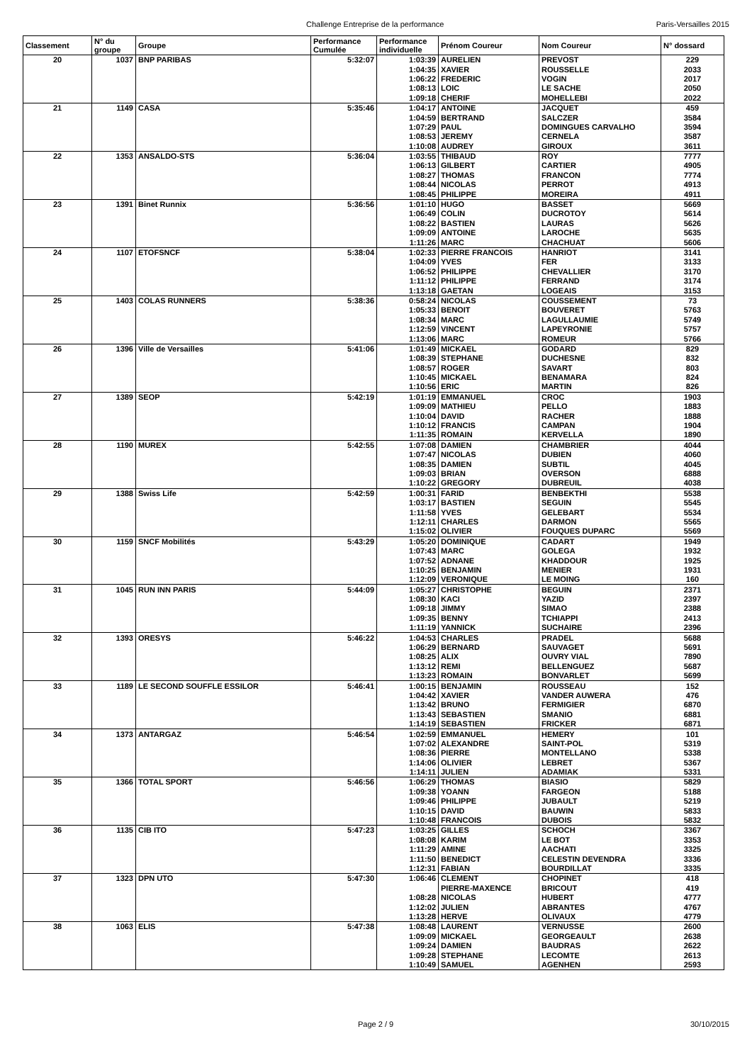Challenge Entreprise de la performance Paris-Versailles 2015
| Classement | N° du groupe | Groupe | Performance Cumulée | Performance individuelle | Prénom Coureur | Nom Coureur | N° dossard |
| --- | --- | --- | --- | --- | --- | --- | --- |
| 20 | 1037 | BNP PARIBAS | 5:32:07 | 1:03:39 | AURELIEN | PREVOST | 229 |
| | | | | 1:04:35 | XAVIER | ROUSSELLE | 2033 |
| | | | | 1:06:22 | FREDERIC | VOGIN | 2017 |
| | | | | 1:08:13 | LOIC | LE SACHE | 2050 |
| | | | | 1:09:18 | CHERIF | MOHELLEBI | 2022 |
| 21 | 1149 | CASA | 5:35:46 | 1:04:17 | ANTOINE | JACQUET | 459 |
| | | | | 1:04:59 | BERTRAND | SALCZER | 3584 |
| | | | | 1:07:29 | PAUL | DOMINGUES CARVALHO | 3594 |
| | | | | 1:08:53 | JEREMY | CERNELA | 3587 |
| | | | | 1:10:08 | AUDREY | GIROUX | 3611 |
| 22 | 1353 | ANSALDO-STS | 5:36:04 | 1:03:55 | THIBAUD | ROY | 7777 |
| | | | | 1:06:13 | GILBERT | CARTIER | 4905 |
| | | | | 1:08:27 | THOMAS | FRANCON | 7774 |
| | | | | 1:08:44 | NICOLAS | PERROT | 4913 |
| | | | | 1:08:45 | PHILIPPE | MOREIRA | 4911 |
| 23 | 1391 | Binet Runnix | 5:36:56 | 1:01:10 | HUGO | BASSET | 5669 |
| | | | | 1:06:49 | COLIN | DUCROTOY | 5614 |
| | | | | 1:08:22 | BASTIEN | LAURAS | 5626 |
| | | | | 1:09:09 | ANTOINE | LAROCHE | 5635 |
| | | | | 1:11:26 | MARC | CHACHUAT | 5606 |
| 24 | 1107 | ETOFSNCF | 5:38:04 | 1:02:33 | PIERRE FRANCOIS | HANRIOT | 3141 |
| | | | | 1:04:09 | YVES | FER | 3133 |
| | | | | 1:06:52 | PHILIPPE | CHEVALLIER | 3170 |
| | | | | 1:11:12 | PHILIPPE | FERRAND | 3174 |
| | | | | 1:13:18 | GAETAN | LOGEAIS | 3153 |
| 25 | 1403 | COLAS RUNNERS | 5:38:36 | 0:58:24 | NICOLAS | COUSSEMENT | 73 |
| | | | | 1:05:33 | BENOIT | BOUVERET | 5763 |
| | | | | 1:08:34 | MARC | LAGULLAUMIE | 5749 |
| | | | | 1:12:59 | VINCENT | LAPEYRONIE | 5757 |
| | | | | 1:13:06 | MARC | ROMEUR | 5766 |
| 26 | 1396 | Ville de Versailles | 5:41:06 | 1:01:49 | MICKAEL | GODARD | 829 |
| | | | | 1:08:39 | STEPHANE | DUCHESNE | 832 |
| | | | | 1:08:57 | ROGER | SAVART | 803 |
| | | | | 1:10:45 | MICKAEL | BENAMARA | 824 |
| | | | | 1:10:56 | ERIC | MARTIN | 826 |
| 27 | 1389 | SEOP | 5:42:19 | 1:01:19 | EMMANUEL | CROC | 1903 |
| | | | | 1:09:09 | MATHIEU | PELLO | 1883 |
| | | | | 1:10:04 | DAVID | RACHER | 1888 |
| | | | | 1:10:12 | FRANCIS | CAMPAN | 1904 |
| | | | | 1:11:35 | ROMAIN | KERVELLA | 1890 |
| 28 | 1190 | MUREX | 5:42:55 | 1:07:08 | DAMIEN | CHAMBRIER | 4044 |
| | | | | 1:07:47 | NICOLAS | DUBIEN | 4060 |
| | | | | 1:08:35 | DAMIEN | SUBTIL | 4045 |
| | | | | 1:09:03 | BRIAN | OVERSON | 6888 |
| | | | | 1:10:22 | GREGORY | DUBREUIL | 4038 |
| 29 | 1388 | Swiss Life | 5:42:59 | 1:00:31 | FARID | BENBEKTHI | 5538 |
| | | | | 1:03:17 | BASTIEN | SEGUIN | 5545 |
| | | | | 1:11:58 | YVES | GELEBART | 5534 |
| | | | | 1:12:11 | CHARLES | DARMON | 5565 |
| | | | | 1:15:02 | OLIVIER | FOUQUES DUPARC | 5569 |
| 30 | 1159 | SNCF Mobilités | 5:43:29 | 1:05:20 | DOMINIQUE | CADART | 1949 |
| | | | | 1:07:43 | MARC | GOLEGA | 1932 |
| | | | | 1:07:52 | ADNANE | KHADDOUR | 1925 |
| | | | | 1:10:25 | BENJAMIN | MENIER | 1931 |
| | | | | 1:12:09 | VERONIQUE | LE MOING | 160 |
| 31 | 1045 | RUN INN PARIS | 5:44:09 | 1:05:27 | CHRISTOPHE | BEGUIN | 2371 |
| | | | | 1:08:30 | KACI | YAZID | 2397 |
| | | | | 1:09:18 | JIMMY | SIMAO | 2388 |
| | | | | 1:09:35 | BENNY | TCHIAPPI | 2413 |
| | | | | 1:11:19 | YANNICK | SUCHAIRE | 2396 |
| 32 | 1393 | ORESYS | 5:46:22 | 1:04:53 | CHARLES | PRADEL | 5688 |
| | | | | 1:06:29 | BERNARD | SAUVAGET | 5691 |
| | | | | 1:08:25 | ALIX | OUVRY VIAL | 7890 |
| | | | | 1:13:12 | REMI | BELLENGUEZ | 5687 |
| | | | | 1:13:23 | ROMAIN | BONVARLET | 5699 |
| 33 | 1189 | LE SECOND SOUFFLE ESSILOR | 5:46:41 | 1:00:15 | BENJAMIN | ROUSSEAU | 152 |
| | | | | 1:04:42 | XAVIER | VANDER AUWERA | 476 |
| | | | | 1:13:42 | BRUNO | FERMIGIER | 6870 |
| | | | | 1:13:43 | SEBASTIEN | SMANIO | 6881 |
| | | | | 1:14:19 | SEBASTIEN | FRICKER | 6871 |
| 34 | 1373 | ANTARGAZ | 5:46:54 | 1:02:59 | EMMANUEL | HEMERY | 101 |
| | | | | 1:07:02 | ALEXANDRE | SAINT-POL | 5319 |
| | | | | 1:08:36 | PIERRE | MONTELLANO | 5338 |
| | | | | 1:14:06 | OLIVIER | LEBRET | 5367 |
| | | | | 1:14:11 | JULIEN | ADAMIAK | 5331 |
| 35 | 1366 | TOTAL SPORT | 5:46:56 | 1:06:29 | THOMAS | BIASIO | 5829 |
| | | | | 1:09:38 | YOANN | FARGEON | 5188 |
| | | | | 1:09:46 | PHILIPPE | JUBAULT | 5219 |
| | | | | 1:10:15 | DAVID | BAUWIN | 5833 |
| | | | | 1:10:48 | FRANCOIS | DUBOIS | 5832 |
| 36 | 1135 | CIB ITO | 5:47:23 | 1:03:25 | GILLES | SCHOCH | 3367 |
| | | | | 1:08:08 | KARIM | LE BOT | 3353 |
| | | | | 1:11:29 | AMINE | AACHATI | 3325 |
| | | | | 1:11:50 | BENEDICT | CELESTIN DEVENDRA | 3336 |
| | | | | 1:12:31 | FABIAN | BOURDILLAT | 3335 |
| 37 | 1323 | DPN UTO | 5:47:30 | 1:06:46 | CLEMENT | CHOPINET | 418 |
| | | | | | PIERRE-MAXENCE | BRICOUT | 419 |
| | | | | 1:08:28 | NICOLAS | HUBERT | 4777 |
| | | | | 1:12:02 | JULIEN | ABRANTES | 4767 |
| | | | | 1:13:28 | HERVE | OLIVAUX | 4779 |
| 38 | 1063 | ELIS | 5:47:38 | 1:08:48 | LAURENT | VERNUSSE | 2600 |
| | | | | 1:09:09 | MICKAEL | GEORGEAULT | 2638 |
| | | | | 1:09:24 | DAMIEN | BAUDRAS | 2622 |
| | | | | 1:09:28 | STEPHANE | LECOMTE | 2613 |
| | | | | 1:10:49 | SAMUEL | AGENHEN | 2593 |
Page 2 / 9 30/10/2015